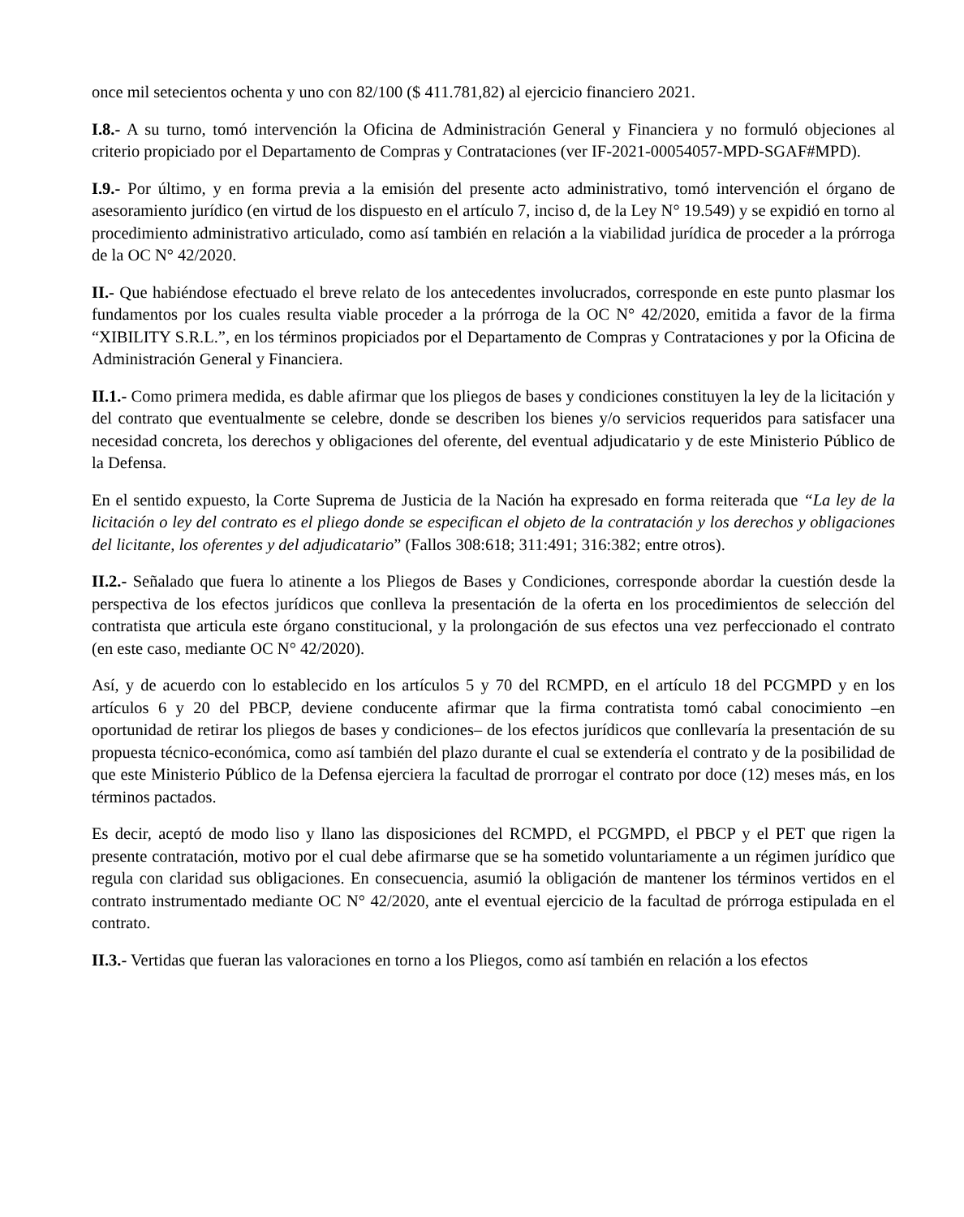once mil setecientos ochenta y uno con 82/100 ($ 411.781,82) al ejercicio financiero 2021.
I.8.- A su turno, tomó intervención la Oficina de Administración General y Financiera y no formuló objeciones al criterio propiciado por el Departamento de Compras y Contrataciones (ver IF-2021-00054057-MPD-SGAF#MPD).
I.9.- Por último, y en forma previa a la emisión del presente acto administrativo, tomó intervención el órgano de asesoramiento jurídico (en virtud de los dispuesto en el artículo 7, inciso d, de la Ley N° 19.549) y se expidió en torno al procedimiento administrativo articulado, como así también en relación a la viabilidad jurídica de proceder a la prórroga de la OC N° 42/2020.
II.- Que habiéndose efectuado el breve relato de los antecedentes involucrados, corresponde en este punto plasmar los fundamentos por los cuales resulta viable proceder a la prórroga de la OC N° 42/2020, emitida a favor de la firma “XIBILITY S.R.L.”, en los términos propiciados por el Departamento de Compras y Contrataciones y por la Oficina de Administración General y Financiera.
II.1.- Como primera medida, es dable afirmar que los pliegos de bases y condiciones constituyen la ley de la licitación y del contrato que eventualmente se celebre, donde se describen los bienes y/o servicios requeridos para satisfacer una necesidad concreta, los derechos y obligaciones del oferente, del eventual adjudicatario y de este Ministerio Público de la Defensa.
En el sentido expuesto, la Corte Suprema de Justicia de la Nación ha expresado en forma reiterada que “La ley de la licitación o ley del contrato es el pliego donde se especifican el objeto de la contratación y los derechos y obligaciones del licitante, los oferentes y del adjudicatario” (Fallos 308:618; 311:491; 316:382; entre otros).
II.2.- Señalado que fuera lo atinente a los Pliegos de Bases y Condiciones, corresponde abordar la cuestión desde la perspectiva de los efectos jurídicos que conlleva la presentación de la oferta en los procedimientos de selección del contratista que articula este órgano constitucional, y la prolongación de sus efectos una vez perfeccionado el contrato (en este caso, mediante OC N° 42/2020).
Así, y de acuerdo con lo establecido en los artículos 5 y 70 del RCMPD, en el artículo 18 del PCGMPD y en los artículos 6 y 20 del PBCP, deviene conducente afirmar que la firma contratista tomó cabal conocimiento –en oportunidad de retirar los pliegos de bases y condiciones– de los efectos jurídicos que conllevaría la presentación de su propuesta técnico-económica, como así también del plazo durante el cual se extendería el contrato y de la posibilidad de que este Ministerio Público de la Defensa ejerciera la facultad de prorrogar el contrato por doce (12) meses más, en los términos pactados.
Es decir, aceptó de modo liso y llano las disposiciones del RCMPD, el PCGMPD, el PBCP y el PET que rigen la presente contratación, motivo por el cual debe afirmarse que se ha sometido voluntariamente a un régimen jurídico que regula con claridad sus obligaciones. En consecuencia, asumió la obligación de mantener los términos vertidos en el contrato instrumentado mediante OC N° 42/2020, ante el eventual ejercicio de la facultad de prórroga estipulada en el contrato.
II.3.- Vertidas que fueran las valoraciones en torno a los Pliegos, como así también en relación a los efectos